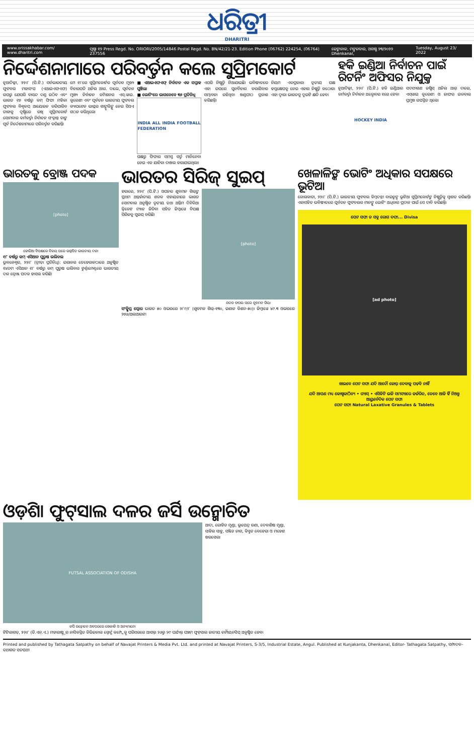ଧରିତ୍ରୀ
DHARITRI
www.orissakhabar.com/ www.dharitri.com ପୃଷ୍ଠା ୧୨ Press Regd. No. ORIORI/2005/14846 Postal Regd. No. BN/42/21-23. Edition Phone (06762) 224254, (06764) 237556 ଢେଙ୍କାନାଳ, ମଙ୍ଗଳବାର, ଅଗଷ୍ଟ ୨୩/୨୦୨୨ Dhenkanal, Tuesday, August 23/ 2022
ନିର୍ଦ୍ଦେଶନାମାରେ ପରିବର୍ତ୍ତନ କଲେ ସୁପ୍ରିମକୋର୍ଟ
ନୂଆଦିଲ୍ଲୀ, ୨୨।୮ (ପି.ଟି.) ସର୍ବଭାରତୀୟ ଫୁଟବଲ ମହାସଂଘ (ଏଆଇଏଫଏଫ) ଉପରୁ ଯେପରି ବାସନ୍ଦ ଦଣ୍ଡ ଉଠିବ ଏବଂ ଭାରତ ୧୭ ବର୍ଷରୁ କମ୍ ଫିଫା ମହିଳା ଫୁଟବଲ ବିଶ୍ୱକପ୍ ଆୟୋଜନ କରିପାରିବ ତାହାକୁ ଦୃଷ୍ଟିରେ ରଖି ସୁପ୍ରିମକୋର୍ଟ ସୋମବାର କର୍ମକର୍ତ୍ତା ନିର୍ବାଚନ ସଂକ୍ରାନ୍ତ ତାଙ୍କ ପୂର୍ବ ନିର୍ଦ୍ଦେଶନାମାରେ ପରିବର୍ତ୍ତନ କରିଛନ୍ତି।
ମେ ୧୮ରେ ସୁପ୍ରିମକୋର୍ଟର ପୂର୍ବତନ ମୁଖ୍ୟ ବିଚାରପତି ଅନିଲ ଆର. ଦାଭେ, ପୂର୍ବତନ ମୁଖ୍ୟ ନିର୍ବାଚନ କମିଶନର ଏସ୍.ୱାଇ. କୁରେଶୀ ଏବଂ ପୂର୍ବତନ ଭାରତୀୟ ଫୁଟବଲ କ୍ୟାପଟେନ ଭାସ୍କର ଗାଙ୍ଗୁଲିଙ୍କୁ ନେଇ ସିଓଏ ଗଠନ କରିଥିଲେ।
■ ଏଆଇଏଫଏଫ୍ ନିର୍ବାଚନ ଏକ ସପ୍ତାହ ଘୁଞ୍ଚିଲା
■ ଭୋଟିଂରେ ଭାଗନେବେ ୩୬ ପ୍ରତିନିଧି
INDIA ALL INDIA FOOTBALL FEDERATION
ପକ୍ଷରୁ ଫିଫାର ସମସ୍ତ ସର୍ତ୍ତ ମାନିନେବା ନେଇ ଏକ ଯାଚିକା ଦାଖଲ କରାଯାଇଥିଲା।
ଏପରି ନିଷ୍ପତ୍ତି ନିଆଯାଇଛି। ଭବିଷ୍ୟତରେ ଏହା ଉପରେ ପୁନର୍ବିଚାର କରାଯିବାର ସମ୍ଭାବନା ରହିଥିବା ଖଣ୍ଡପୀଠ ପ୍ରକାଶ କରିଛନ୍ତି।
ନିୟମ ଏକପ୍ରକାର। ତୃତୀୟ ପକ୍ଷ ହସ୍ତକ୍ଷେପକୁ ନେଇ ଏହାର ନିଷ୍ପତ୍ତି କଠୋର। ଏହା ଦ୍ୱାରା ଭାରତକୁ ଦୁଇଟି କ୍ଷତି ହେବ।
ହକି ଇଣ୍ଡିଆ ନିର୍ବାଚନ ପାଇଁ ରିଟର୍ନିଂ ଅଫିସର ନିଯୁକ୍ତ
ନୂଆଦିଲ୍ଲୀ, ୨୨।୮ (ପି.ଟି.) ହକି ଇଣ୍ଡିଆର କର୍ମକର୍ତ୍ତା ନିର୍ବାଚନ ଅକ୍ଟୋବର ୧ରେ ହେବ।
HOCKEY INDIA
ସଦସ୍ୟଗଣ ଜଷ୍ଟିସ୍ ଅନିଲ ଆର୍ ଦାଭେ, ଏସ୍‌ୱାଇ କୁରେଶୀ ଓ ଜାଫର ଇକବାଲ ପ୍ରମୁଖ ଉପସ୍ଥିତ ଥିଲେ।
ଭାରତକୁ ବ୍ରୋଞ୍ଜ ପଦକ
[photo]
କୋରିଆ ବିପକ୍ଷରେ ବିଜୟ ପରେ ଉଲ୍ଲସିତ ଭାରତୀୟ ଦଳ।
୧୮ ବର୍ଷରୁ କମ୍ ଏସିଆନ ପୁରୁଷ ଭଲିବଲ
ଭୁବନେଶ୍ୱର, ୨୨।୮ (କ୍ରୀଡ଼ା ପ୍ରତିନିଧି): ଇରାନର ତେହେରାନଠାରେ ଅନୁଷ୍ଠିତ ୧୪ତମ ଏସିଆନ ୧୮ ବର୍ଷରୁ କମ୍ ପୁରୁଷ ଭଲିବଲ ଟୁର୍ଣ୍ଣାମେଣ୍ଟରେ ଭାରତୀୟ ଦଳ ବ୍ରୋଞ୍ଜ ପଦକ ହାସଲ କରିଛି।
ଭାରତର ସିରିଜ୍ ସୁଇପ୍
ହରାରେ, ୨୨।୮ (ପି.ଟି.) ଓପନର ଶୁବମନ ଗିଲ୍‌ଙ୍କ ପ୍ରଥମ ଅନ୍ତର୍ଜାତୀୟ ଶତକ ସହାୟତାରେ ଭାରତ ସୋମବାର ଅନୁଷ୍ଠିତ ତୃତୀୟ ତଥା ଅନ୍ତିମ ଦିନିକିଆ କ୍ରିକେଟ ମ୍ୟାଚ ଜିତିବା ସହିତ ଜିମ୍ବାୱେ ବିପକ୍ଷ ସିରିଜକୁ ସୁଇପ୍ କରିଛି।
[photo]
ଶତକ ହାସଲ ପରେ ଶୁବମନ ଗିଲ୍।
ସଂକ୍ଷିପ୍ତ ସ୍କୋର ଭାରତ ୫୦ ଓଭରରେ ୨୮୯/୮ (ଶୁବମନ ଗିଲ୍-୧୩୦, ଇଶାନ କିଶନ-୫୦)। ଜିମ୍ବାୱେ ୪୯.୩ ଓଭରରେ ୨୭୬/ଅଲଆଉଟ।
ଖେଳାଳିଙ୍କ ଭୋଟିଂ ଅଧିକାର ସପକ୍ଷରେ ଭୂଟିଆ
କୋଲକାତା, ୨୨।୮ (ପି.ଟି.) ଭାରତୀୟ ଫୁଟବଲ କିମ୍ବଦନ୍ତୀ ବାଇଚୁଙ୍ଗ ଭୂଟିଆ ସୁପ୍ରିମକୋର୍ଟଙ୍କ ନିଷ୍ପତ୍ତିକୁ ସ୍ୱାଗତ କରିଛନ୍ତି। ଏହାସହିତ ଭବିଷ୍ୟତରେ ପୂର୍ବତନ ଫୁଟବଲର ମାନଙ୍କୁ ଭୋଟିଂ ଅଧିକାର ପ୍ରଦାନ ପାଇଁ ସେ ଦାବି କରିଛନ୍ତି।
ପେଟ ସଫା ତ ସବୁ ରୋଗ ଦଫା... Divisa
[ad photo]
ଖାଇବେ ପେଟ ସଫା ଯଦି ଆଦୌ ଜୋର୍ ଦେବାକୁ ପଡ଼ିବ ନାହିଁ
ଯଦି ଆପଣ ମଧ୍ୟ କୋଷ୍ଠକାଠିନ୍ୟ • ଗ୍ୟାସ୍ • ଏସିଡିଟି ଭଳି ସମସ୍ୟାରେ ଜର୍ଜରିତ, ତେବେ ଆଜି ହିଁ ନିଅନ୍ତୁ ଆୟୁର୍ବେଦିକ ପେଟ ସଫା
ପେଟ ସଫା Natural Laxative Granules & Tablets
ଓଡ଼ିଶା ଫୁଟ୍‌ସାଲ ଦଳର ଜର୍ସି ଉନ୍ମୋଚିତ
FUTSAL ASSOCIATION OF ODISHA
ଜର୍ସି ଉନ୍ମୋଚନ ଅବସରରେ ଖେଳାଳି ଓ ଅନ୍ୟମାନେ।
ଆଦା, ରୋହିତ ମୁଣ୍ଡା, ଭୂପେନ୍ଦ୍ର ରଣା, ଦେବାଶିଷ ମୁଣ୍ଡା, ସାହିଲ ସାହୁ, ସଞ୍ଜିତ ନାଗ, କିସ୍ମତ ବେହେରା ଓ ମହେଶ ଖରସେଲ।
ଟିଟିଲାଗଡ଼, ୨୨।୮ (ଡି.ଏନ୍.ଏ.) ମହାରାଷ୍ଟ୍ରର ନାସିକସ୍ଥିତ ଡିଭିଜନାଲ ସ୍ପୋର୍ଟ୍ସ କମ୍ପ୍ଲେକ୍ସ ପରିସରରେ ଆସନ୍ତା ୨୬ରୁ ୨୯ ପର୍ଯ୍ୟନ୍ତ ପଞ୍ଚମ ଫୁଟ୍‌ସାଲ ଜାତୀୟ ଚାମ୍ପିୟନସିପ୍ ଅନୁଷ୍ଠିତ ହେବ।
Printed and published by Tathagata Satpathy on behalf of Navajat Printers & Media Pvt. Ltd. and printed at Navajat Printers, S-3/5, Industrial Estate, Angul. Published at Kunjakanta, Dhenkanal, Editor- Tathagata Satpathy, ସମ୍ପାଦକ– ତଥାଗତ ସତପଥୀ